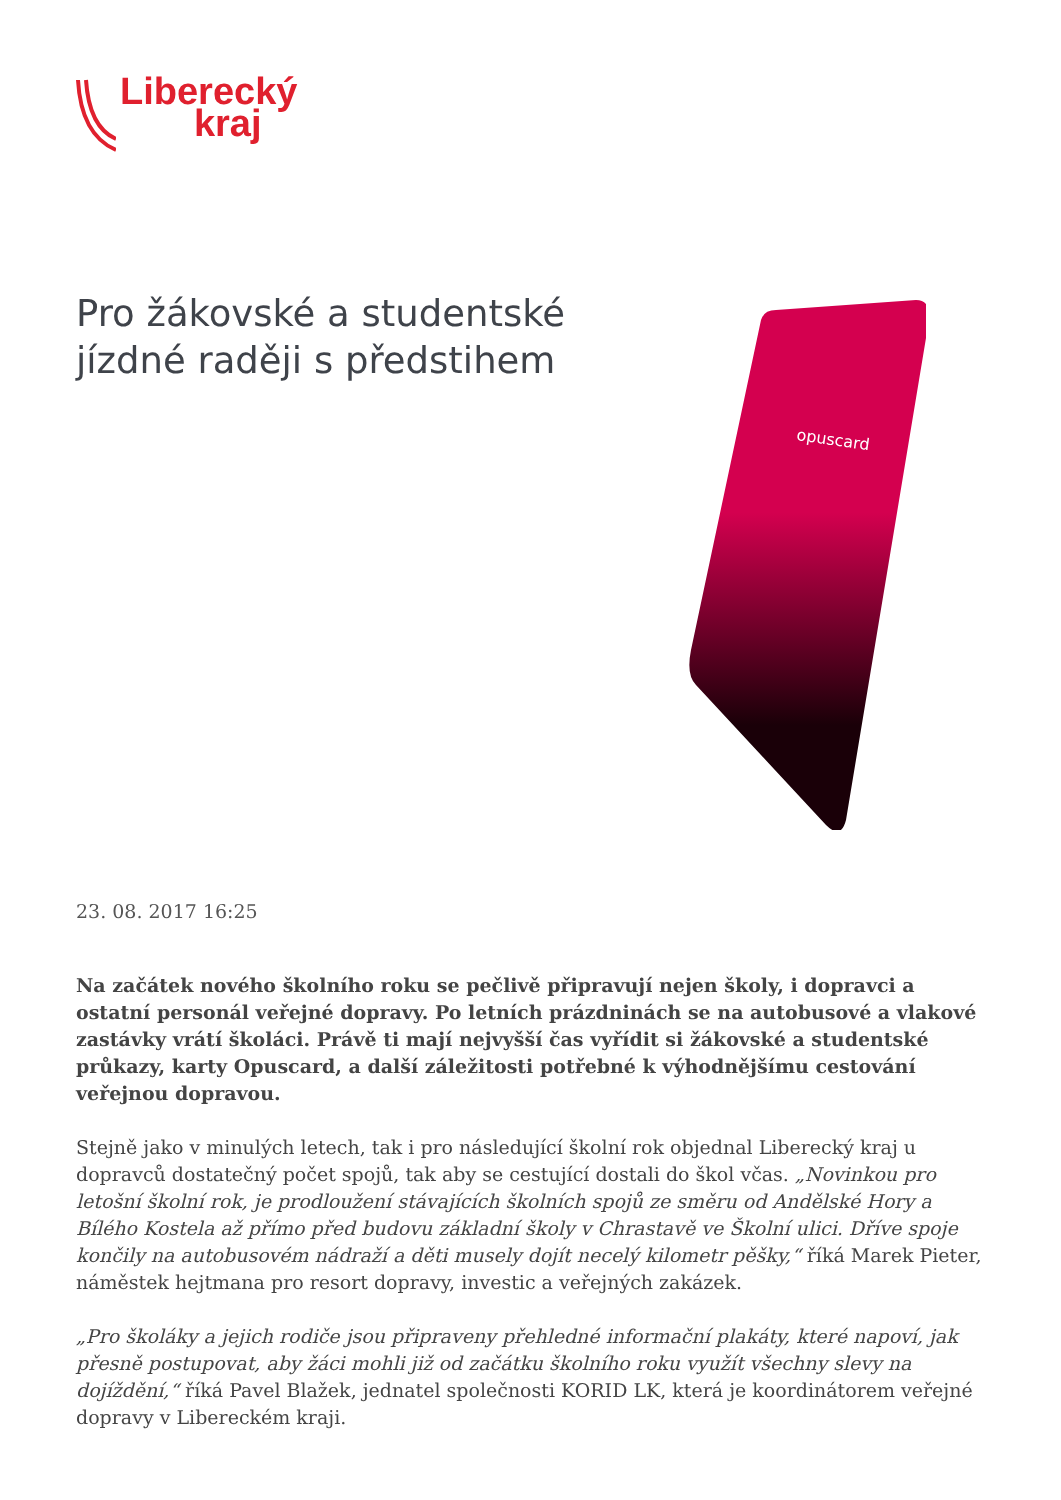Liberecký
kraj
Pro žákovské a studentské jízdné raději s předstihem
opuscard
23. 08. 2017 16:25
Na začátek nového školního roku se pečlivě připravují nejen školy, i dopravci a ostatní personál veřejné dopravy. Po letních prázdninách se na autobusové a vlakové zastávky vrátí školáci. Právě ti mají nejvyšší čas vyřídit si žákovské a studentské průkazy, karty Opuscard, a další záležitosti potřebné k výhodnějšímu cestování veřejnou dopravou.
Stejně jako v minulých letech, tak i pro následující školní rok objednal Liberecký kraj u dopravců dostatečný počet spojů, tak aby se cestující dostali do škol včas. „Novinkou pro letošní školní rok, je prodloužení stávajících školních spojů ze směru od Andělské Hory a Bílého Kostela až přímo před budovu základní školy v Chrastavě ve Školní ulici. Dříve spoje končily na autobusovém nádraží a děti musely dojít necelý kilometr pěšky,“ říká Marek Pieter, náměstek hejtmana pro resort dopravy, investic a veřejných zakázek.
„Pro školáky a jejich rodiče jsou připraveny přehledné informační plakáty, které napoví, jak přesně postupovat, aby žáci mohli již od začátku školního roku využít všechny slevy na dojíždění,“ říká Pavel Blažek, jednatel společnosti KORID LK, která je koordinátorem veřejné dopravy v Libereckém kraji.